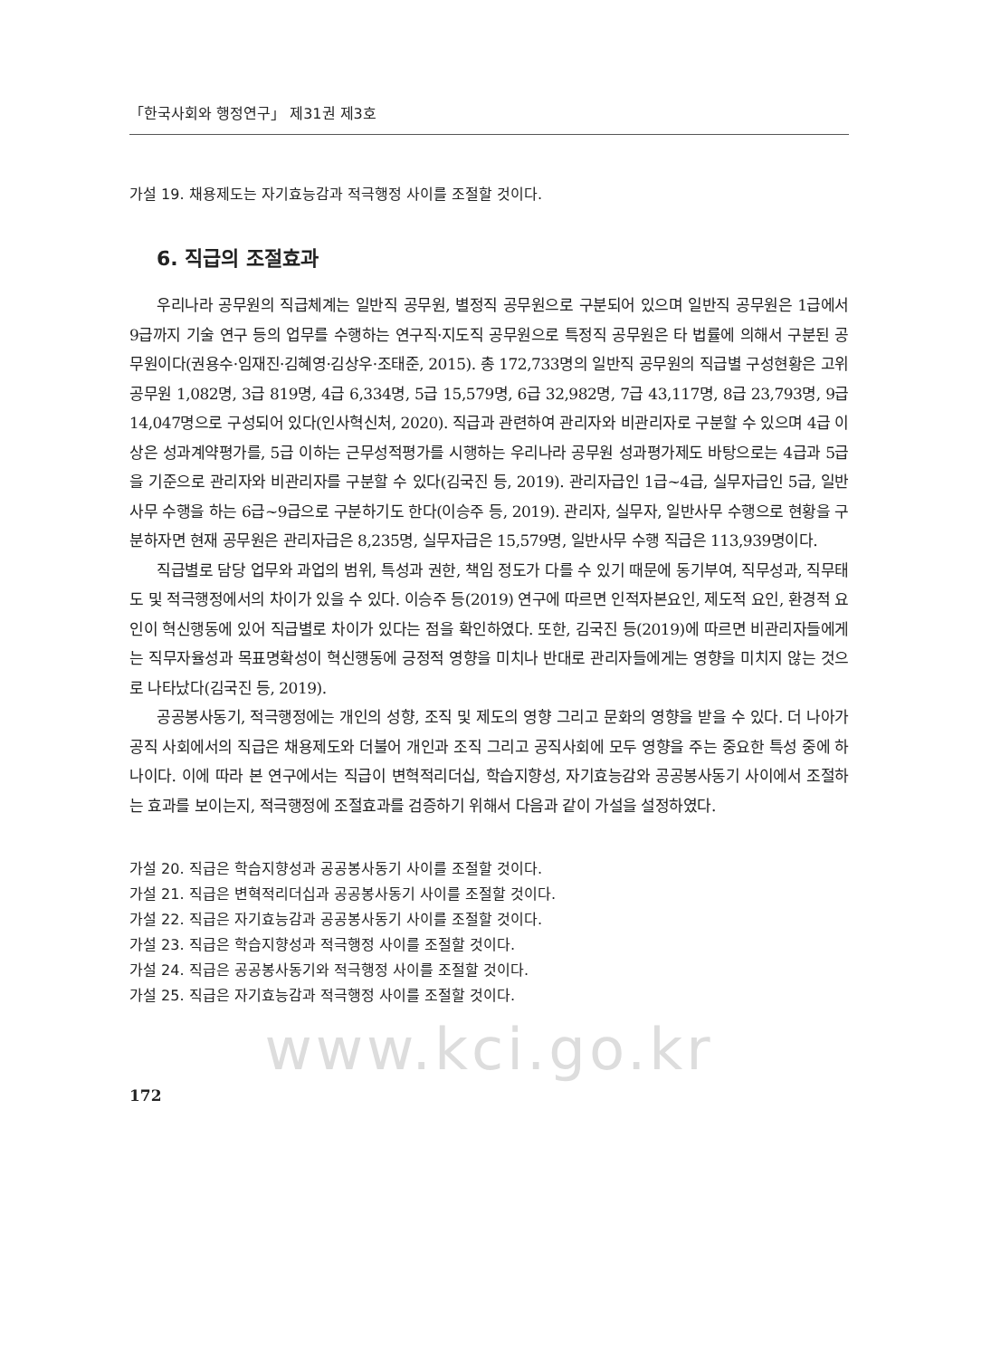「한국사회와 행정연구」 제31권 제3호
가설 19. 채용제도는 자기효능감과 적극행정 사이를 조절할 것이다.
6. 직급의 조절효과
우리나라 공무원의 직급체계는 일반직 공무원, 별정직 공무원으로 구분되어 있으며 일반직 공무원은 1급에서 9급까지 기술 연구 등의 업무를 수행하는 연구직·지도직 공무원으로 특정직 공무원은 타 법률에 의해서 구분된 공무원이다(권용수·임재진·김혜영·김상우·조태준, 2015). 총 172,733명의 일반직 공무원의 직급별 구성현황은 고위공무원 1,082명, 3급 819명, 4급 6,334명, 5급 15,579명, 6급 32,982명, 7급 43,117명, 8급 23,793명, 9급 14,047명으로 구성되어 있다(인사혁신처, 2020). 직급과 관련하여 관리자와 비관리자로 구분할 수 있으며 4급 이상은 성과계약평가를, 5급 이하는 근무성적평가를 시행하는 우리나라 공무원 성과평가제도 바탕으로는 4급과 5급을 기준으로 관리자와 비관리자를 구분할 수 있다(김국진 등, 2019). 관리자급인 1급~4급, 실무자급인 5급, 일반사무 수행을 하는 6급~9급으로 구분하기도 한다(이승주 등, 2019). 관리자, 실무자, 일반사무 수행으로 현황을 구분하자면 현재 공무원은 관리자급은 8,235명, 실무자급은 15,579명, 일반사무 수행 직급은 113,939명이다.
직급별로 담당 업무와 과업의 범위, 특성과 권한, 책임 정도가 다를 수 있기 때문에 동기부여, 직무성과, 직무태도 및 적극행정에서의 차이가 있을 수 있다. 이승주 등(2019) 연구에 따르면 인적자본요인, 제도적 요인, 환경적 요인이 혁신행동에 있어 직급별로 차이가 있다는 점을 확인하였다. 또한, 김국진 등(2019)에 따르면 비관리자들에게는 직무자율성과 목표명확성이 혁신행동에 긍정적 영향을 미치나 반대로 관리자들에게는 영향을 미치지 않는 것으로 나타났다(김국진 등, 2019).
공공봉사동기, 적극행정에는 개인의 성향, 조직 및 제도의 영향 그리고 문화의 영향을 받을 수 있다. 더 나아가 공직 사회에서의 직급은 채용제도와 더불어 개인과 조직 그리고 공직사회에 모두 영향을 주는 중요한 특성 중에 하나이다. 이에 따라 본 연구에서는 직급이 변혁적리더십, 학습지향성, 자기효능감와 공공봉사동기 사이에서 조절하는 효과를 보이는지, 적극행정에 조절효과를 검증하기 위해서 다음과 같이 가설을 설정하였다.
가설 20. 직급은 학습지향성과 공공봉사동기 사이를 조절할 것이다.
가설 21. 직급은 변혁적리더십과 공공봉사동기 사이를 조절할 것이다.
가설 22. 직급은 자기효능감과 공공봉사동기 사이를 조절할 것이다.
가설 23. 직급은 학습지향성과 적극행정 사이를 조절할 것이다.
가설 24. 직급은 공공봉사동기와 적극행정 사이를 조절할 것이다.
가설 25. 직급은 자기효능감과 적극행정 사이를 조절할 것이다.
www.kci.go.kr
172